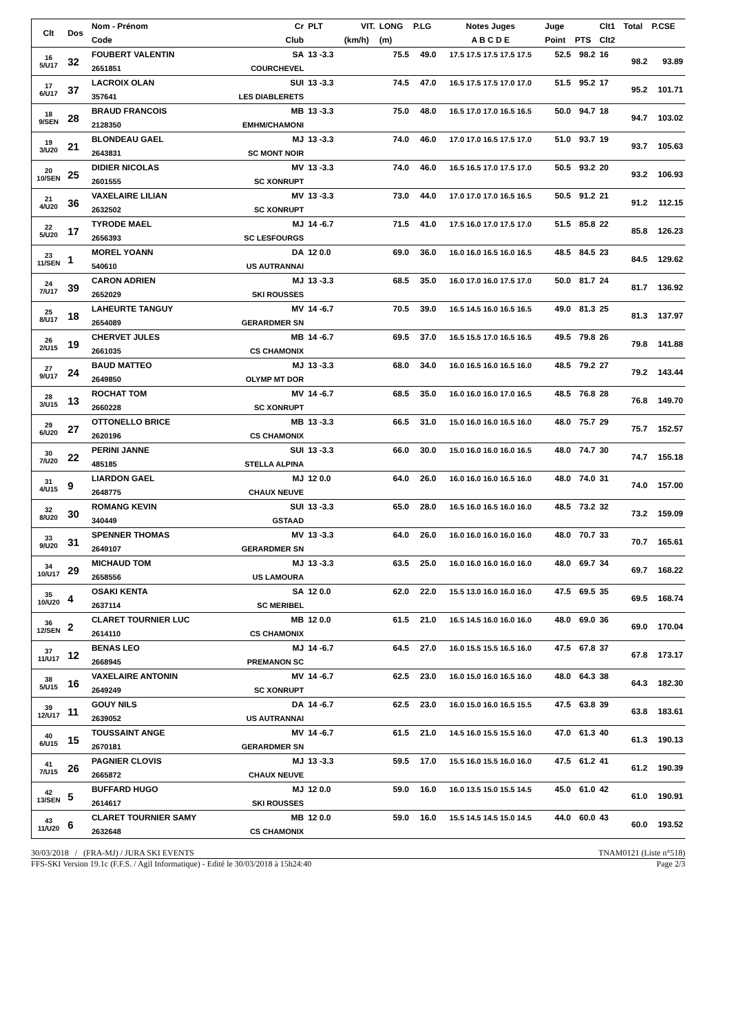| Clt | Dos | Nom - Prénom | Cr | PLT | VIT. | LONG | P.LG | Notes Juges | Juge | | Clt1 | Total | P.CSE |
| --- | --- | --- | --- | --- | --- | --- | --- | --- | --- | --- | --- | --- | --- |
| | | Code | Club | | (km/h) | (m) | | A B C D E | Point | PTS | Clt2 | | |
| 16 5/U17 | 32 | FOUBERT VALENTIN | SA | 13 -3.3 | | 75.5 | 49.0 | 17.5 17.5 17.5 17.5 17.5 | 52.5 | 98.2 | 16 | 98.2 | 93.89 |
| | | 2651851 | COURCHEVEL | | | | | | | | | | |
| 17 6/U17 | 37 | LACROIX OLAN | SUI | 13 -3.3 | | 74.5 | 47.0 | 16.5 17.5 17.5 17.0 17.0 | 51.5 | 95.2 | 17 | 95.2 | 101.71 |
| | | 357641 | LES DIABLERETS | | | | | | | | | | |
| 18 9/SEN | 28 | BRAUD FRANCOIS | MB | 13 -3.3 | | 75.0 | 48.0 | 16.5 17.0 17.0 16.5 16.5 | 50.0 | 94.7 | 18 | 94.7 | 103.02 |
| | | 2128350 | EMHM/CHAMONI | | | | | | | | | | |
| 19 3/U20 | 21 | BLONDEAU GAEL | MJ | 13 -3.3 | | 74.0 | 46.0 | 17.0 17.0 16.5 17.5 17.0 | 51.0 | 93.7 | 19 | 93.7 | 105.63 |
| | | 2643831 | SC MONT NOIR | | | | | | | | | | |
| 20 10/SEN | 25 | DIDIER NICOLAS | MV | 13 -3.3 | | 74.0 | 46.0 | 16.5 16.5 17.0 17.5 17.0 | 50.5 | 93.2 | 20 | 93.2 | 106.93 |
| | | 2601555 | SC XONRUPT | | | | | | | | | | |
| 21 4/U20 | 36 | VAXELAIRE LILIAN | MV | 13 -3.3 | | 73.0 | 44.0 | 17.0 17.0 17.0 16.5 16.5 | 50.5 | 91.2 | 21 | 91.2 | 112.15 |
| | | 2632502 | SC XONRUPT | | | | | | | | | | |
| 22 5/U20 | 17 | TYRODE MAEL | MJ | 14 -6.7 | | 71.5 | 41.0 | 17.5 16.0 17.0 17.5 17.0 | 51.5 | 85.8 | 22 | 85.8 | 126.23 |
| | | 2656393 | SC LESFOURGS | | | | | | | | | | |
| 23 11/SEN | 1 | MOREL YOANN | DA | 12 0.0 | | 69.0 | 36.0 | 16.0 16.0 16.5 16.0 16.5 | 48.5 | 84.5 | 23 | 84.5 | 129.62 |
| | | 540610 | US AUTRANNAI | | | | | | | | | | |
| 24 7/U17 | 39 | CARON ADRIEN | MJ | 13 -3.3 | | 68.5 | 35.0 | 16.0 17.0 16.0 17.5 17.0 | 50.0 | 81.7 | 24 | 81.7 | 136.92 |
| | | 2652029 | SKI ROUSSES | | | | | | | | | | |
| 25 8/U17 | 18 | LAHEURTE TANGUY | MV | 14 -6.7 | | 70.5 | 39.0 | 16.5 14.5 16.0 16.5 16.5 | 49.0 | 81.3 | 25 | 81.3 | 137.97 |
| | | 2654089 | GERARDMER SN | | | | | | | | | | |
| 26 2/U15 | 19 | CHERVET JULES | MB | 14 -6.7 | | 69.5 | 37.0 | 16.5 15.5 17.0 16.5 16.5 | 49.5 | 79.8 | 26 | 79.8 | 141.88 |
| | | 2661035 | CS CHAMONIX | | | | | | | | | | |
| 27 9/U17 | 24 | BAUD MATTEO | MJ | 13 -3.3 | | 68.0 | 34.0 | 16.0 16.5 16.0 16.5 16.0 | 48.5 | 79.2 | 27 | 79.2 | 143.44 |
| | | 2649850 | OLYMP MT DOR | | | | | | | | | | |
| 28 3/U15 | 13 | ROCHAT TOM | MV | 14 -6.7 | | 68.5 | 35.0 | 16.0 16.0 16.0 17.0 16.5 | 48.5 | 76.8 | 28 | 76.8 | 149.70 |
| | | 2660228 | SC XONRUPT | | | | | | | | | | |
| 29 6/U20 | 27 | OTTONELLO BRICE | MB | 13 -3.3 | | 66.5 | 31.0 | 15.0 16.0 16.0 16.5 16.0 | 48.0 | 75.7 | 29 | 75.7 | 152.57 |
| | | 2620196 | CS CHAMONIX | | | | | | | | | | |
| 30 7/U20 | 22 | PERINI JANNE | SUI | 13 -3.3 | | 66.0 | 30.0 | 15.0 16.0 16.0 16.0 16.5 | 48.0 | 74.7 | 30 | 74.7 | 155.18 |
| | | 485185 | STELLA ALPINA | | | | | | | | | | |
| 31 4/U15 | 9 | LIARDON GAEL | MJ | 12 0.0 | | 64.0 | 26.0 | 16.0 16.0 16.0 16.5 16.0 | 48.0 | 74.0 | 31 | 74.0 | 157.00 |
| | | 2648775 | CHAUX NEUVE | | | | | | | | | | |
| 32 8/U20 | 30 | ROMANG KEVIN | SUI | 13 -3.3 | | 65.0 | 28.0 | 16.5 16.0 16.5 16.0 16.0 | 48.5 | 73.2 | 32 | 73.2 | 159.09 |
| | | 340449 | GSTAAD | | | | | | | | | | |
| 33 9/U20 | 31 | SPENNER THOMAS | MV | 13 -3.3 | | 64.0 | 26.0 | 16.0 16.0 16.0 16.0 16.0 | 48.0 | 70.7 | 33 | 70.7 | 165.61 |
| | | 2649107 | GERARDMER SN | | | | | | | | | | |
| 34 10/U17 | 29 | MICHAUD TOM | MJ | 13 -3.3 | | 63.5 | 25.0 | 16.0 16.0 16.0 16.0 16.0 | 48.0 | 69.7 | 34 | 69.7 | 168.22 |
| | | 2658556 | US LAMOURA | | | | | | | | | | |
| 35 10/U20 | 4 | OSAKI KENTA | SA | 12 0.0 | | 62.0 | 22.0 | 15.5 13.0 16.0 16.0 16.0 | 47.5 | 69.5 | 35 | 69.5 | 168.74 |
| | | 2637114 | SC MERIBEL | | | | | | | | | | |
| 36 12/SEN | 2 | CLARET TOURNIER LUC | MB | 12 0.0 | | 61.5 | 21.0 | 16.5 14.5 16.0 16.0 16.0 | 48.0 | 69.0 | 36 | 69.0 | 170.04 |
| | | 2614110 | CS CHAMONIX | | | | | | | | | | |
| 37 11/U17 | 12 | BENAS LEO | MJ | 14 -6.7 | | 64.5 | 27.0 | 16.0 15.5 15.5 16.5 16.0 | 47.5 | 67.8 | 37 | 67.8 | 173.17 |
| | | 2668945 | PREMANON SC | | | | | | | | | | |
| 38 5/U15 | 16 | VAXELAIRE ANTONIN | MV | 14 -6.7 | | 62.5 | 23.0 | 16.0 15.0 16.0 16.5 16.0 | 48.0 | 64.3 | 38 | 64.3 | 182.30 |
| | | 2649249 | SC XONRUPT | | | | | | | | | | |
| 39 12/U17 | 11 | GOUY NILS | DA | 14 -6.7 | | 62.5 | 23.0 | 16.0 15.0 16.0 16.5 15.5 | 47.5 | 63.8 | 39 | 63.8 | 183.61 |
| | | 2639052 | US AUTRANNAI | | | | | | | | | | |
| 40 6/U15 | 15 | TOUSSAINT ANGE | MV | 14 -6.7 | | 61.5 | 21.0 | 14.5 16.0 15.5 15.5 16.0 | 47.0 | 61.3 | 40 | 61.3 | 190.13 |
| | | 2670181 | GERARDMER SN | | | | | | | | | | |
| 41 7/U15 | 26 | PAGNIER CLOVIS | MJ | 13 -3.3 | | 59.5 | 17.0 | 15.5 16.0 15.5 16.0 16.0 | 47.5 | 61.2 | 41 | 61.2 | 190.39 |
| | | 2665872 | CHAUX NEUVE | | | | | | | | | | |
| 42 13/SEN | 5 | BUFFARD HUGO | MJ | 12 0.0 | | 59.0 | 16.0 | 16.0 13.5 15.0 15.5 14.5 | 45.0 | 61.0 | 42 | 61.0 | 190.91 |
| | | 2614617 | SKI ROUSSES | | | | | | | | | | |
| 43 11/U20 | 6 | CLARET TOURNIER SAMY | MB | 12 0.0 | | 59.0 | 16.0 | 15.5 14.5 14.5 15.0 14.5 | 44.0 | 60.0 | 43 | 60.0 | 193.52 |
| | | 2632648 | CS CHAMONIX | | | | | | | | | | |
30/03/2018 / (FRA-MJ) / JURA SKI EVENTS TNAM0121 (Liste n°518)
FFS-SKI Version 19.1c (F.F.S. / Agil Informatique) - Edité le 30/03/2018 à 15h24:40 Page 2/3